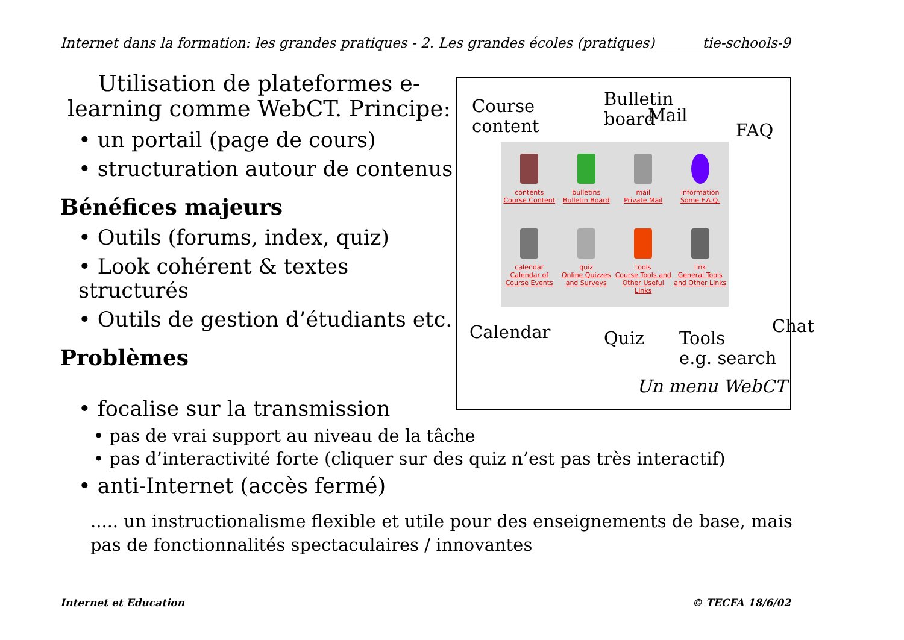Internet dans la formation: les grandes pratiques - 2. Les grandes écoles (pratiques) tie-schools-9
Utilisation de plateformes e-learning comme WebCT. Principe:
• un portail (page de cours)
• structuration autour de contenus
Bénéfices majeurs
• Outils (forums, index, quiz)
• Look cohérent & textes structurés
• Outils de gestion d’étudiants etc.
Problèmes
Course
content
Bulletin
board
Mail
FAQ
contents
Course Content
bulletins
Bulletin Board
mail
Private Mail
information
Some F.A.Q.
calendar
Calendar of Course Events
quiz
Online Quizzes and Surveys
tools
Course Tools and Other Useful Links
link
General Tools and Other Links
Calendar Quiz
Tools
e.g. search
Chat
Un menu WebCT
• focalise sur la transmission
• pas de vrai support au niveau de la tâche
• pas d’interactivité forte (cliquer sur des quiz n’est pas très interactif)
• anti-Internet (accès fermé)
..... un instructionalisme flexible et utile pour des enseignements de base, mais pas de fonctionnalités spectaculaires / innovantes
Internet et Education © TECFA 18/6/02